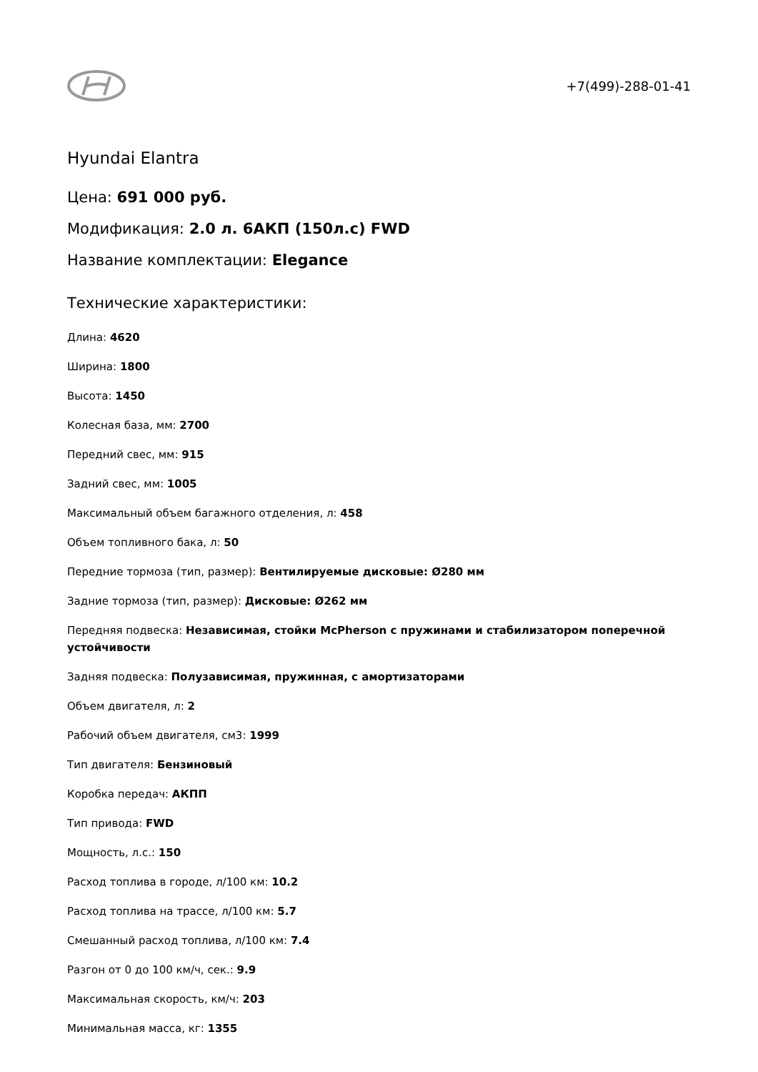+7(499)-288-01-41
Hyundai Elantra
Цена: 691 000 руб.
Модификация: 2.0 л. 6АКП (150л.с) FWD
Название комплектации: Elegance
Технические характеристики:
Длина: 4620
Ширина: 1800
Высота: 1450
Колесная база, мм: 2700
Передний свес, мм: 915
Задний свес, мм: 1005
Максимальный объем багажного отделения, л: 458
Объем топливного бака, л: 50
Передние тормоза (тип, размер): Вентилируемые дисковые: Ø280 мм
Задние тормоза (тип, размер): Дисковые: Ø262 мм
Передняя подвеска: Независимая, стойки McPherson с пружинами и стабилизатором поперечной устойчивости
Задняя подвеска: Полузависимая, пружинная, с амортизаторами
Объем двигателя, л: 2
Рабочий объем двигателя, см3: 1999
Тип двигателя: Бензиновый
Коробка передач: АКПП
Тип привода: FWD
Мощность, л.с.: 150
Расход топлива в городе, л/100 км: 10.2
Расход топлива на трассе, л/100 км: 5.7
Смешанный расход топлива, л/100 км: 7.4
Разгон от 0 до 100 км/ч, сек.: 9.9
Максимальная скорость, км/ч: 203
Минимальная масса, кг: 1355